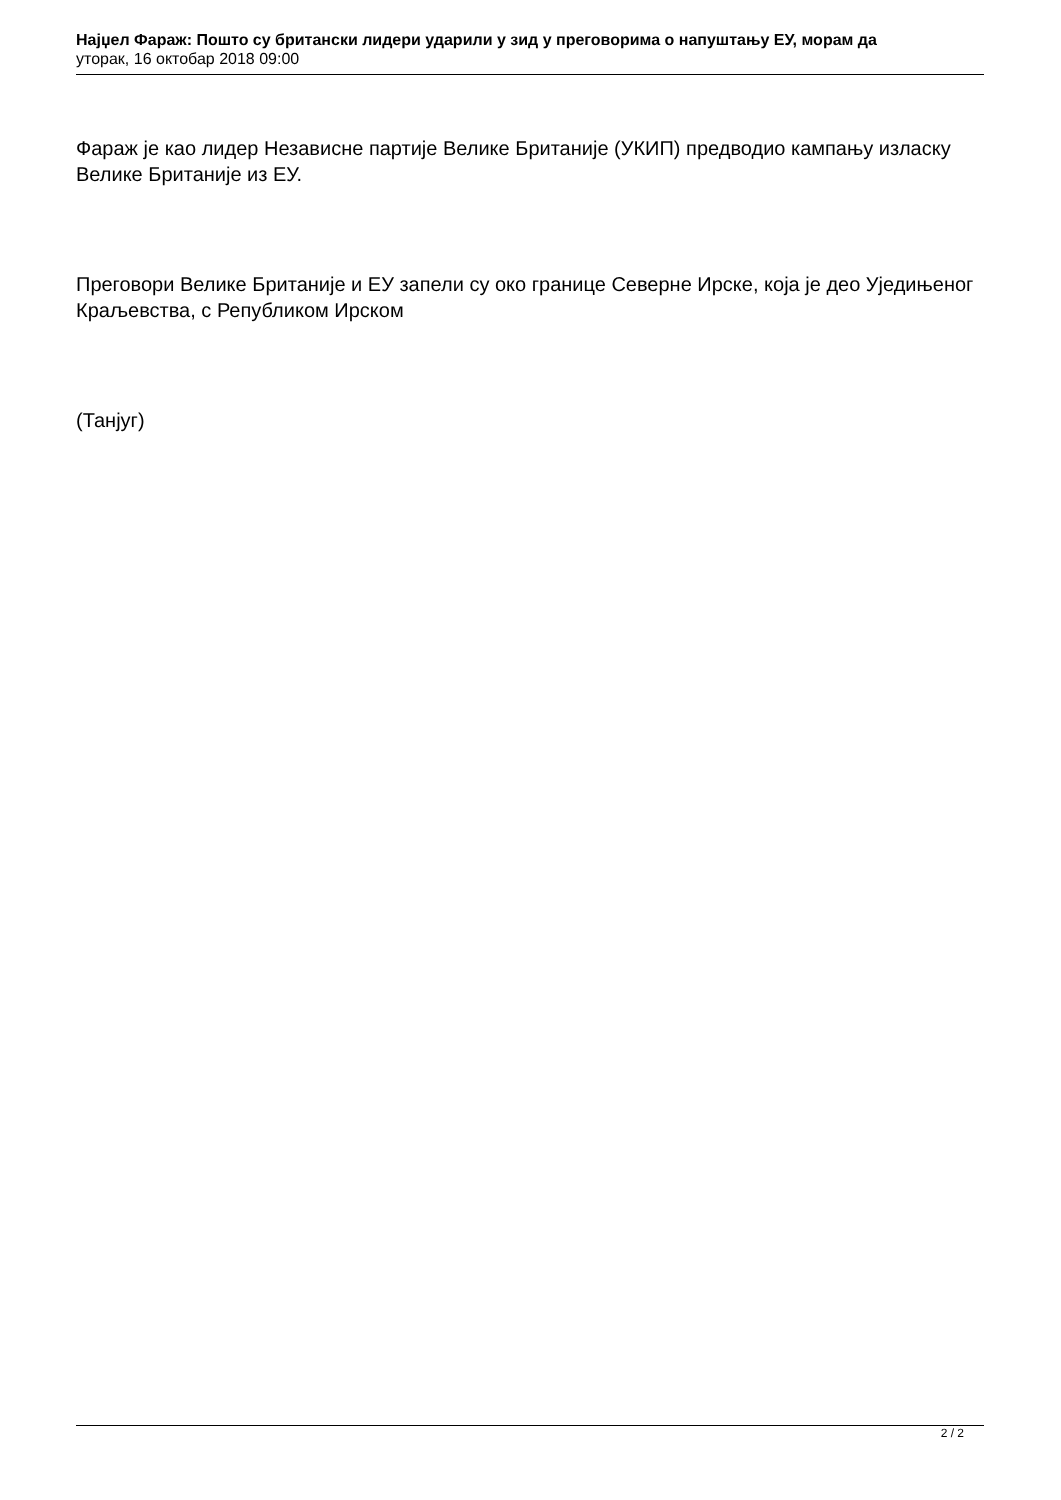Најџел Фараж: Пошто су британски лидери ударили у зид у преговорима о напуштању ЕУ, морам да
уторак, 16 октобар 2018 09:00
Фараж је као лидер Независне партије Велике Британије (УКИП) предводио кампању изласку Велике Британије из ЕУ.
Преговори Велике Британије и ЕУ запели су око границе Северне Ирске, која је део Уједињеног Краљевства, с Републиком Ирском
(Танјуг)
2 / 2